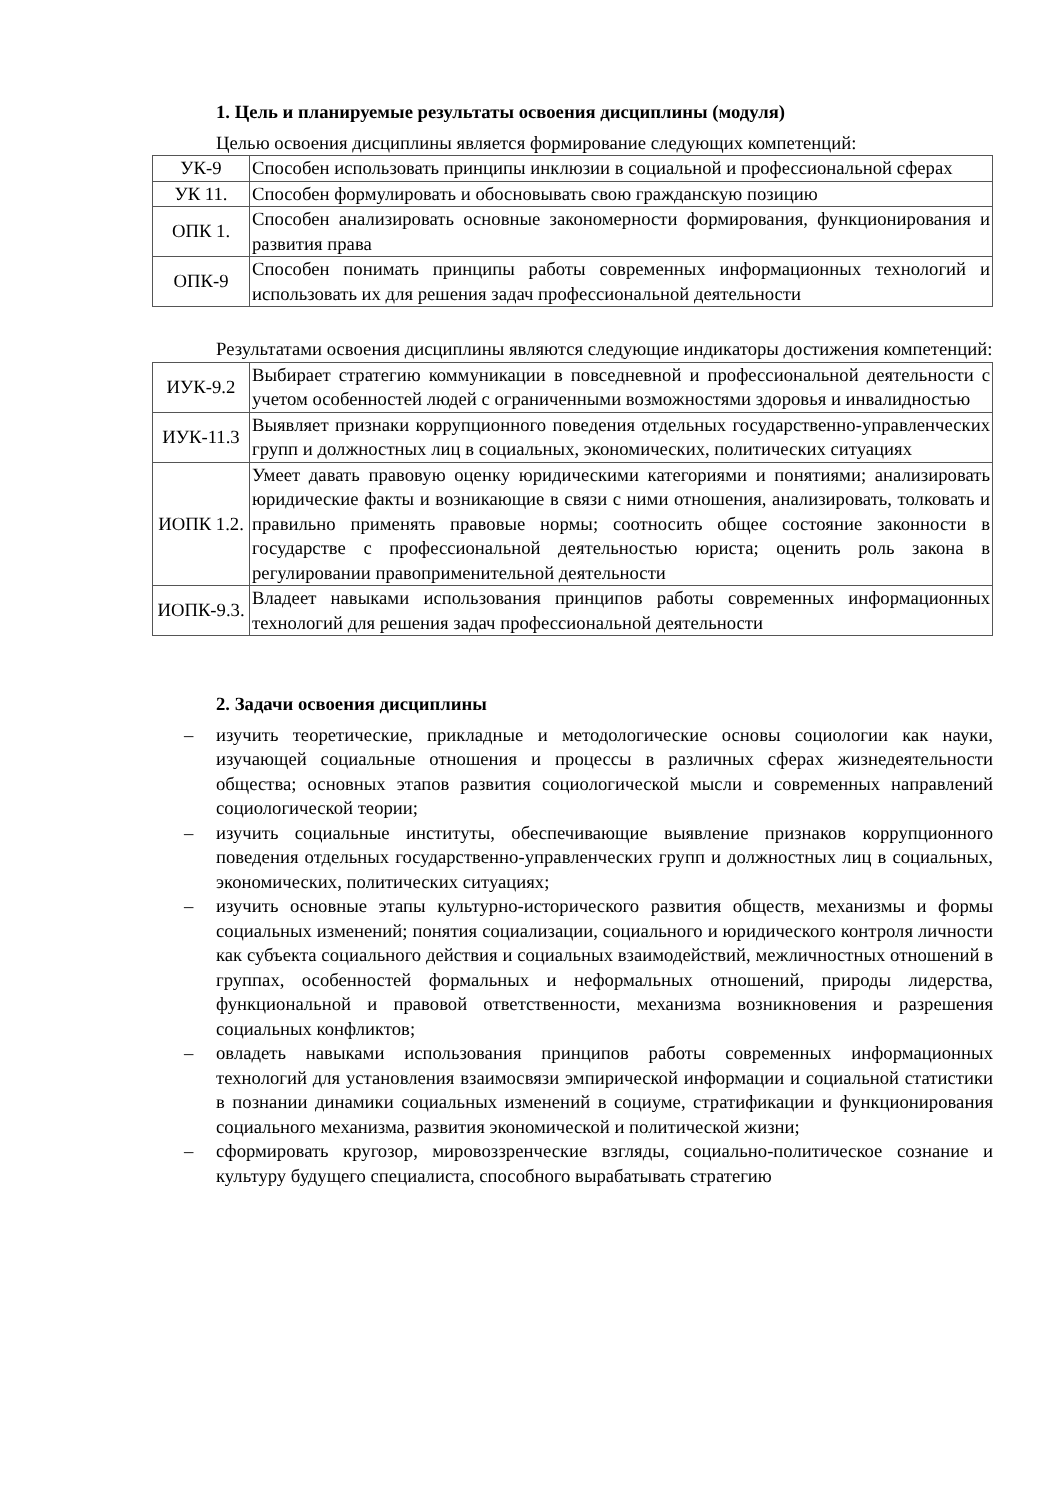1. Цель и планируемые результаты освоения дисциплины (модуля)
Целью освоения дисциплины является формирование следующих компетенций:
| УК-9 | Способен использовать принципы инклюзии в социальной и профессиональной сферах |
| УК 11. | Способен формулировать и обосновывать свою гражданскую позицию |
| ОПК 1. | Способен анализировать основные закономерности формирования, функционирования и развития права |
| ОПК-9 | Способен понимать принципы работы современных информационных технологий и использовать их для решения задач профессиональной деятельности |
Результатами освоения дисциплины являются следующие индикаторы достижения компетенций:
| ИУК-9.2 | Выбирает стратегию коммуникации в повседневной и профессиональной деятельности с учетом особенностей людей с ограниченными возможностями здоровья и инвалидностью |
| ИУК-11.3 | Выявляет признаки коррупционного поведения отдельных государственно-управленческих групп и должностных лиц в социальных, экономических, политических ситуациях |
| ИОПК 1.2. | Умеет давать правовую оценку юридическими категориями и понятиями; анализировать юридические факты и возникающие в связи с ними отношения, анализировать, толковать и правильно применять правовые нормы; соотносить общее состояние законности в государстве с профессиональной деятельностью юриста; оценить роль закона в регулировании правоприменительной деятельности |
| ИОПК-9.3. | Владеет навыками использования принципов работы современных информационных технологий для решения задач профессиональной деятельности |
2. Задачи освоения дисциплины
– изучить теоретические, прикладные и методологические основы социологии как науки, изучающей социальные отношения и процессы в различных сферах жизнедеятельности общества; основных этапов развития социологической мысли и современных направлений социологической теории;
– изучить социальные институты, обеспечивающие выявление признаков коррупционного поведения отдельных государственно-управленческих групп и должностных лиц в социальных, экономических, политических ситуациях;
– изучить основные этапы культурно-исторического развития обществ, механизмы и формы социальных изменений; понятия социализации, социального и юридического контроля личности как субъекта социального действия и социальных взаимодействий, межличностных отношений в группах, особенностей формальных и неформальных отношений, природы лидерства, функциональной и правовой ответственности, механизма возникновения и разрешения социальных конфликтов;
– овладеть навыками использования принципов работы современных информационных технологий для установления взаимосвязи эмпирической информации и социальной статистики в познании динамики социальных изменений в социуме, стратификации и функционирования социального механизма, развития экономической и политической жизни;
– сформировать кругозор, мировоззренческие взгляды, социально-политическое сознание и культуру будущего специалиста, способного вырабатывать стратегию